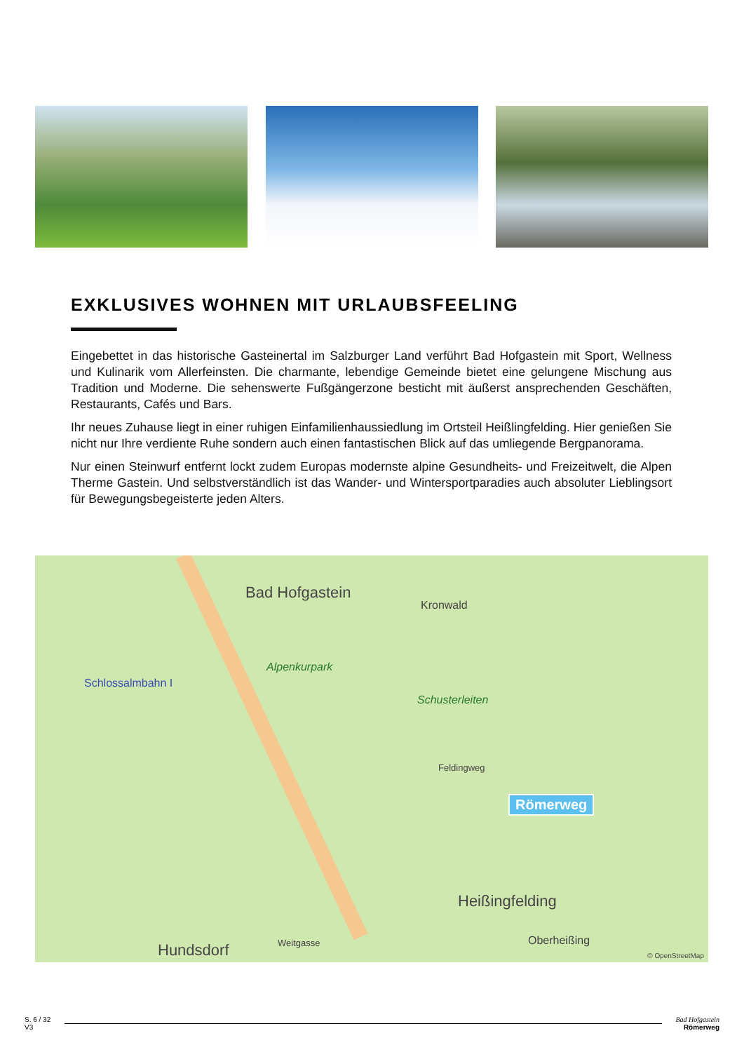EXKLUSIVES WOHNEN MIT URLAUBSFEELING
Eingebettet in das historische Gasteinertal im Salzburger Land verführt Bad Hofgastein mit Sport, Wellness und Kulinarik vom Allerfeinsten. Die charmante, lebendige Gemeinde bietet eine gelungene Mischung aus Tradition und Moderne. Die sehenswerte Fußgängerzone besticht mit äußerst ansprechenden Geschäften, Restaurants, Cafés und Bars.
Ihr neues Zuhause liegt in einer ruhigen Einfamilienhaussiedlung im Ortsteil Heißlingfelding. Hier genießen Sie nicht nur Ihre verdiente Ruhe sondern auch einen fantastischen Blick auf das umliegende Bergpanorama.
Nur einen Steinwurf entfernt lockt zudem Europas modernste alpine Gesundheits- und Freizeitwelt, die Alpen Therme Gastein. Und selbstverständlich ist das Wander- und Wintersportparadies auch absoluter Lieblingsort für Bewegungsbegeisterte jeden Alters.
Bad Hofgastein
Kronwald
Alpenkurpark
Schlossalmbahn I
Schusterleiten
Feldingweg
Römerweg
Heißingfelding
Oberheißing
Hundsdorf Weitgasse
© OpenStreetMap
S. 6 / 32
V3
Bad Hofgastein
Römerweg